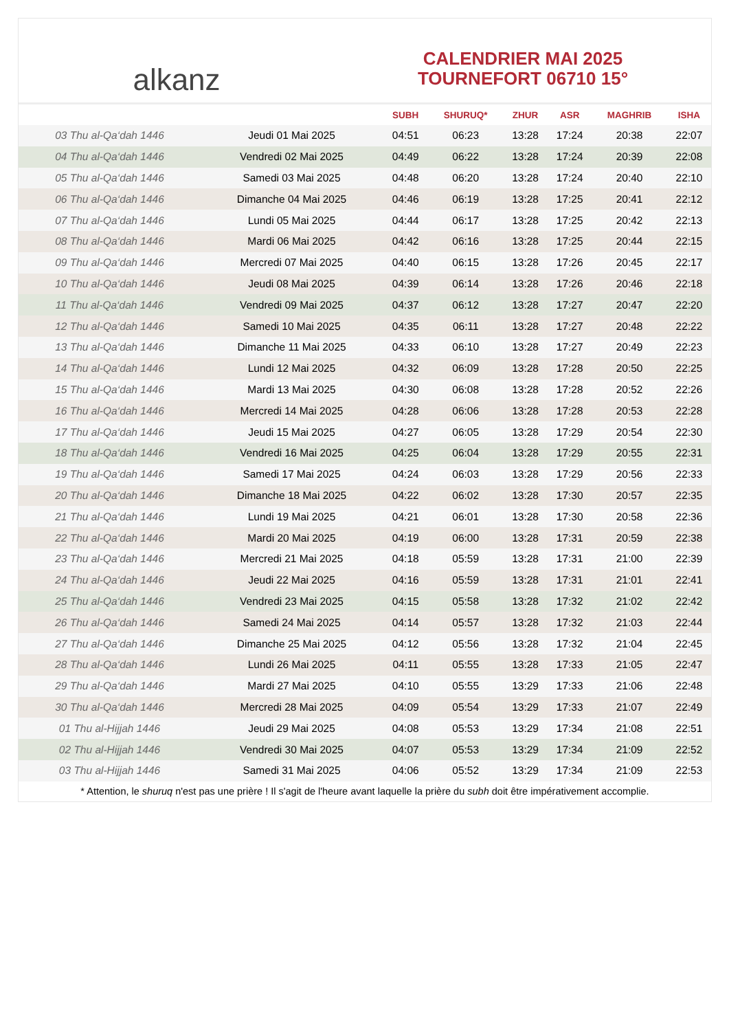alkanz
CALENDRIER MAI 2025
TOURNEFORT 06710 15°
| | | SUBH | SHURUQ* | ZHUR | ASR | MAGHRIB | ISHA |
| --- | --- | --- | --- | --- | --- | --- | --- |
| 03 Thu al-Qa‘dah 1446 | Jeudi 01 Mai 2025 | 04:51 | 06:23 | 13:28 | 17:24 | 20:38 | 22:07 |
| 04 Thu al-Qa‘dah 1446 | Vendredi 02 Mai 2025 | 04:49 | 06:22 | 13:28 | 17:24 | 20:39 | 22:08 |
| 05 Thu al-Qa‘dah 1446 | Samedi 03 Mai 2025 | 04:48 | 06:20 | 13:28 | 17:24 | 20:40 | 22:10 |
| 06 Thu al-Qa‘dah 1446 | Dimanche 04 Mai 2025 | 04:46 | 06:19 | 13:28 | 17:25 | 20:41 | 22:12 |
| 07 Thu al-Qa‘dah 1446 | Lundi 05 Mai 2025 | 04:44 | 06:17 | 13:28 | 17:25 | 20:42 | 22:13 |
| 08 Thu al-Qa‘dah 1446 | Mardi 06 Mai 2025 | 04:42 | 06:16 | 13:28 | 17:25 | 20:44 | 22:15 |
| 09 Thu al-Qa‘dah 1446 | Mercredi 07 Mai 2025 | 04:40 | 06:15 | 13:28 | 17:26 | 20:45 | 22:17 |
| 10 Thu al-Qa‘dah 1446 | Jeudi 08 Mai 2025 | 04:39 | 06:14 | 13:28 | 17:26 | 20:46 | 22:18 |
| 11 Thu al-Qa‘dah 1446 | Vendredi 09 Mai 2025 | 04:37 | 06:12 | 13:28 | 17:27 | 20:47 | 22:20 |
| 12 Thu al-Qa‘dah 1446 | Samedi 10 Mai 2025 | 04:35 | 06:11 | 13:28 | 17:27 | 20:48 | 22:22 |
| 13 Thu al-Qa‘dah 1446 | Dimanche 11 Mai 2025 | 04:33 | 06:10 | 13:28 | 17:27 | 20:49 | 22:23 |
| 14 Thu al-Qa‘dah 1446 | Lundi 12 Mai 2025 | 04:32 | 06:09 | 13:28 | 17:28 | 20:50 | 22:25 |
| 15 Thu al-Qa‘dah 1446 | Mardi 13 Mai 2025 | 04:30 | 06:08 | 13:28 | 17:28 | 20:52 | 22:26 |
| 16 Thu al-Qa‘dah 1446 | Mercredi 14 Mai 2025 | 04:28 | 06:06 | 13:28 | 17:28 | 20:53 | 22:28 |
| 17 Thu al-Qa‘dah 1446 | Jeudi 15 Mai 2025 | 04:27 | 06:05 | 13:28 | 17:29 | 20:54 | 22:30 |
| 18 Thu al-Qa‘dah 1446 | Vendredi 16 Mai 2025 | 04:25 | 06:04 | 13:28 | 17:29 | 20:55 | 22:31 |
| 19 Thu al-Qa‘dah 1446 | Samedi 17 Mai 2025 | 04:24 | 06:03 | 13:28 | 17:29 | 20:56 | 22:33 |
| 20 Thu al-Qa‘dah 1446 | Dimanche 18 Mai 2025 | 04:22 | 06:02 | 13:28 | 17:30 | 20:57 | 22:35 |
| 21 Thu al-Qa‘dah 1446 | Lundi 19 Mai 2025 | 04:21 | 06:01 | 13:28 | 17:30 | 20:58 | 22:36 |
| 22 Thu al-Qa‘dah 1446 | Mardi 20 Mai 2025 | 04:19 | 06:00 | 13:28 | 17:31 | 20:59 | 22:38 |
| 23 Thu al-Qa‘dah 1446 | Mercredi 21 Mai 2025 | 04:18 | 05:59 | 13:28 | 17:31 | 21:00 | 22:39 |
| 24 Thu al-Qa‘dah 1446 | Jeudi 22 Mai 2025 | 04:16 | 05:59 | 13:28 | 17:31 | 21:01 | 22:41 |
| 25 Thu al-Qa‘dah 1446 | Vendredi 23 Mai 2025 | 04:15 | 05:58 | 13:28 | 17:32 | 21:02 | 22:42 |
| 26 Thu al-Qa‘dah 1446 | Samedi 24 Mai 2025 | 04:14 | 05:57 | 13:28 | 17:32 | 21:03 | 22:44 |
| 27 Thu al-Qa‘dah 1446 | Dimanche 25 Mai 2025 | 04:12 | 05:56 | 13:28 | 17:32 | 21:04 | 22:45 |
| 28 Thu al-Qa‘dah 1446 | Lundi 26 Mai 2025 | 04:11 | 05:55 | 13:28 | 17:33 | 21:05 | 22:47 |
| 29 Thu al-Qa‘dah 1446 | Mardi 27 Mai 2025 | 04:10 | 05:55 | 13:29 | 17:33 | 21:06 | 22:48 |
| 30 Thu al-Qa‘dah 1446 | Mercredi 28 Mai 2025 | 04:09 | 05:54 | 13:29 | 17:33 | 21:07 | 22:49 |
| 01 Thu al-Hijjah 1446 | Jeudi 29 Mai 2025 | 04:08 | 05:53 | 13:29 | 17:34 | 21:08 | 22:51 |
| 02 Thu al-Hijjah 1446 | Vendredi 30 Mai 2025 | 04:07 | 05:53 | 13:29 | 17:34 | 21:09 | 22:52 |
| 03 Thu al-Hijjah 1446 | Samedi 31 Mai 2025 | 04:06 | 05:52 | 13:29 | 17:34 | 21:09 | 22:53 |
* Attention, le shuruq n'est pas une prière ! Il s'agit de l'heure avant laquelle la prière du subh doit être impérativement accomplie.